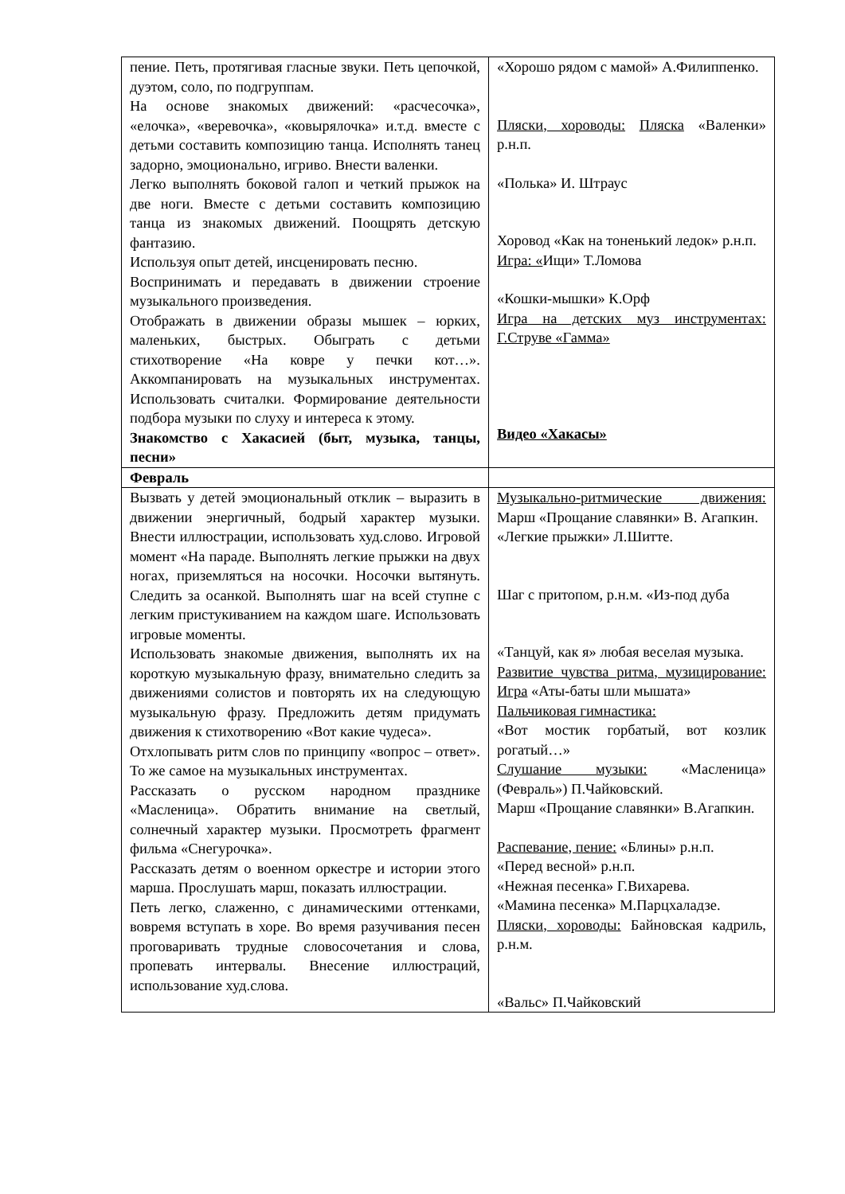| пение. Петь, протягивая гласные звуки. Петь цепочкой, дуэтом, соло, по подгруппам. На основе знакомых движений: «расчесочка», «елочка», «веревочка», «ковырялочка» и.т.д. вместе с детьми составить композицию танца. Исполнять танец задорно, эмоционально, игриво. Внести валенки. Легко выполнять боковой галоп и четкий прыжок на две ноги. Вместе с детьми составить композицию танца из знакомых движений. Поощрять детскую фантазию. Используя опыт детей, инсценировать песню. Воспринимать и передавать в движении строение музыкального произведения. Отображать в движении образы мышек – юрких, маленьких, быстрых. Обыграть с детьми стихотворение «На ковре у печки кот…». Аккомпанировать на музыкальных инструментах. Использовать считалки. Формирование деятельности подбора музыки по слуху и интереса к этому. Знакомство с Хакасией (быт, музыка, танцы, песни» | «Хорошо рядом с мамой» А.Филиппенко. Пляски, хороводы: Пляска «Валенки» р.н.п. «Полька» И. Штраус Хоровод «Как на тоненький ледок» р.н.п. Игра: « Ищи» Т.Ломова «Кошки-мышки» К.Орф Игра на детских муз инструментах: Г.Струве «Гамма» Видео «Хакасы» |
| Февраль | |
| Вызвать у детей эмоциональный отклик – выразить в движении энергичный, бодрый характер музыки. Внести иллюстрации, использовать худ.слово. Игровой момент «На параде. Выполнять легкие прыжки на двух ногах, приземляться на носочки. Носочки вытянуть. Следить за осанкой. Выполнять шаг на всей ступне с легким пристукиванием на каждом шаге. Использовать игровые моменты. Использовать знакомые движения, выполнять их на короткую музыкальную фразу, внимательно следить за движениями солистов и повторять их на следующую музыкальную фразу. Предложить детям придумать движения к стихотворению «Вот какие чудеса». Отхлопывать ритм слов по принципу «вопрос – ответ». То же самое на музыкальных инструментах. Рассказать о русском народном празднике «Масленица». Обратить внимание на светлый, солнечный характер музыки. Просмотреть фрагмент фильма «Снегурочка». Рассказать детям о военном оркестре и истории этого марша. Прослушать марш, показать иллюстрации. Петь легко, слаженно, с динамическими оттенками, вовремя вступать в хоре. Во время разучивания песен проговаривать трудные словосочетания и слова, пропевать интервалы. Внесение иллюстраций, использование худ.слова. | Музыкально-ритмические движения: Марш «Прощание славянки» В. Агапкин. «Легкие прыжки» Л.Шитте. Шаг с притопом, р.н.м. «Из-под дуба «Танцуй, как я» любая веселая музыка. Развитие чувства ритма, музицирование: Игра «Аты-баты шли мышата» Пальчиковая гимнастика: «Вот мостик горбатый, вот козлик рогатый…» Слушание музыки: «Масленица» (Февраль») П.Чайковский. Марш «Прощание славянки» В.Агапкин. Распевание, пение: «Блины» р.н.п. «Перед весной» р.н.п. «Нежная песенка» Г.Вихарева. «Мамина песенка» М.Парцхаладзе. Пляски, хороводы: Байновская кадриль, р.н.м. «Вальс» П.Чайковский |